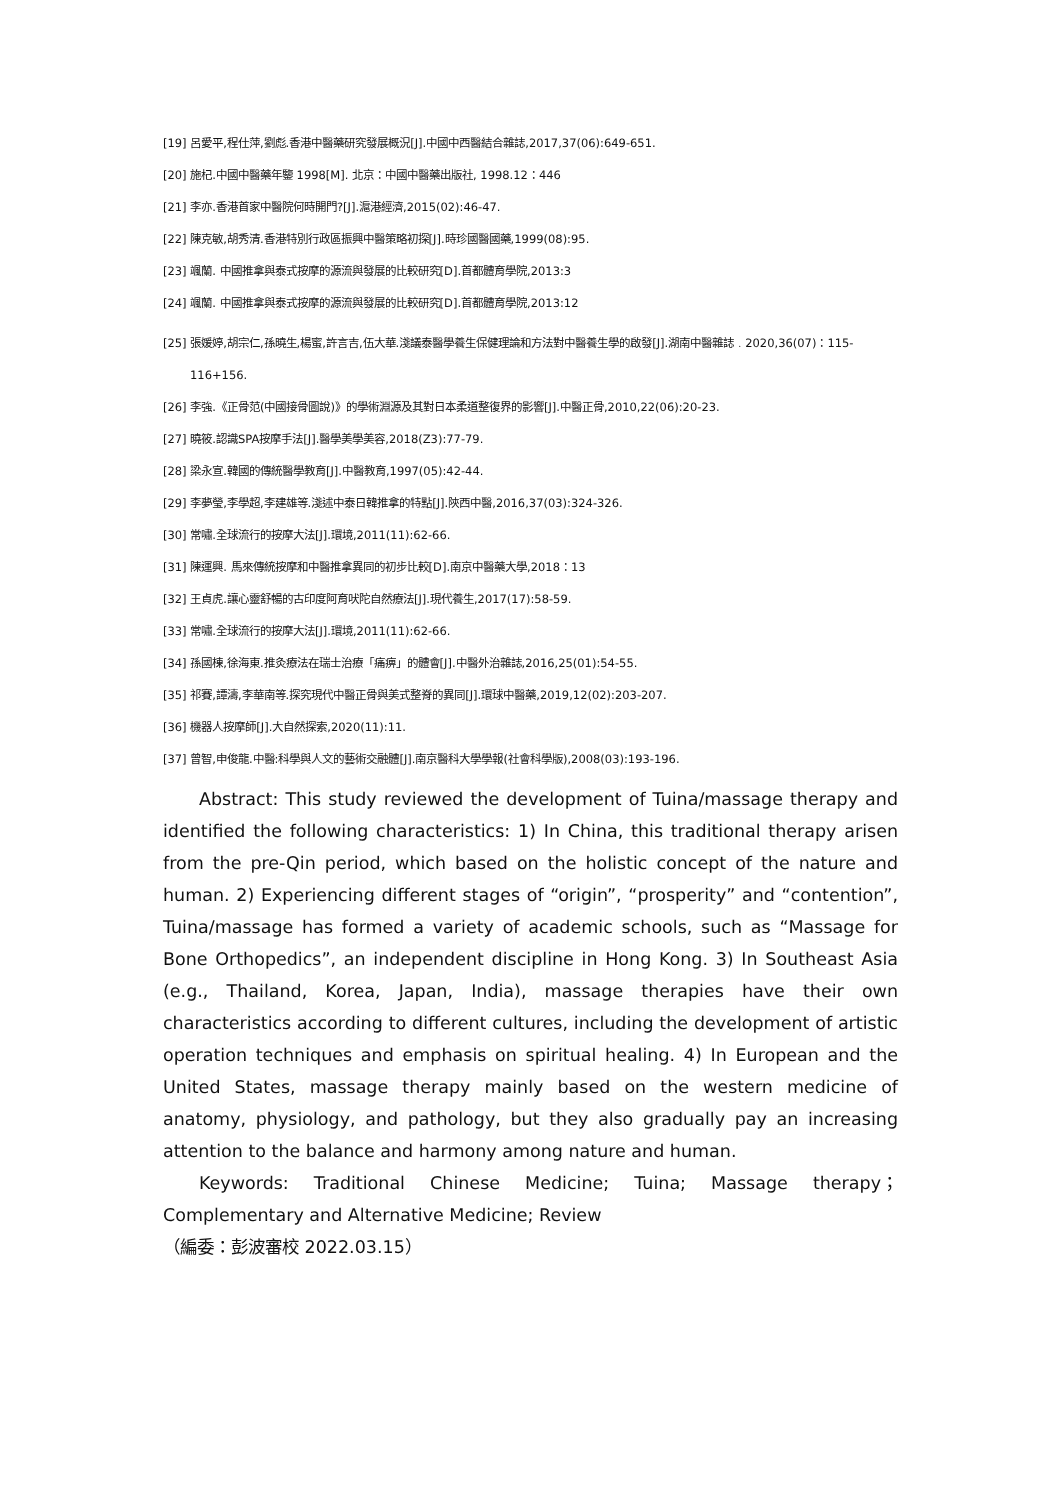[19] 呂愛平,程仕萍,劉彪.香港中醫藥研究發展概況[J].中國中西醫結合雜誌,2017,37(06):649-651.
[20] 施杞.中國中醫藥年鑒 1998[M]. 北京：中國中醫藥出版社, 1998.12：446
[21] 李亦.香港首家中醫院何時開門?[J].滬港經濟,2015(02):46-47.
[22] 陳克敏,胡秀清.香港特別行政區振興中醫策略初探[J].時珍國醫國藥,1999(08):95.
[23] 颯蘭. 中國推拿與泰式按摩的源流與發展的比較研究[D].首都體育學院,2013:3
[24] 颯蘭. 中國推拿與泰式按摩的源流與發展的比較研究[D].首都體育學院,2013:12
[25] 張媛婷,胡宗仁,孫曉生,楊蜜,許言吉,伍大華.淺議泰醫學養生保健理論和方法對中醫養生學的啟發[J].湖南中醫雜誌﹒2020,36(07)：115-116+156.
[26] 李強.《正骨范(中國接骨圖說)》的學術淵源及其對日本柔道整復界的影響[J].中醫正骨,2010,22(06):20-23.
[27] 曉筱.認識SPA按摩手法[J].醫學美學美容,2018(Z3):77-79.
[28] 梁永宣.韓國的傳統醫學教育[J].中醫教育,1997(05):42-44.
[29] 李夢瑩,李學超,李建雄等.淺述中泰日韓推拿的特點[J].陝西中醫,2016,37(03):324-326.
[30] 常嘯.全球流行的按摩大法[J].環境,2011(11):62-66.
[31] 陳運興. 馬來傳統按摩和中醫推拿異同的初步比較[D].南京中醫藥大學,2018：13
[32] 王貞虎.讓心靈舒暢的古印度阿育吠陀自然療法[J].現代養生,2017(17):58-59.
[33] 常嘯.全球流行的按摩大法[J].環境,2011(11):62-66.
[34] 孫國棟,徐海東.推灸療法在瑞士治療「痛痹」的體會[J].中醫外治雜誌,2016,25(01):54-55.
[35] 祁賽,譚濤,李華南等.探究現代中醫正骨與美式整脊的異同[J].環球中醫藥,2019,12(02):203-207.
[36] 機器人按摩師[J].大自然探索,2020(11):11.
[37] 曾智,申俊龍.中醫:科學與人文的藝術交融體[J].南京醫科大學學報(社會科學版),2008(03):193-196.
Abstract: This study reviewed the development of Tuina/massage therapy and identified the following characteristics: 1) In China, this traditional therapy arisen from the pre-Qin period, which based on the holistic concept of the nature and human. 2) Experiencing different stages of “origin”, “prosperity” and “contention”, Tuina/massage has formed a variety of academic schools, such as “Massage for Bone Orthopedics”, an independent discipline in Hong Kong. 3) In Southeast Asia (e.g., Thailand, Korea, Japan, India), massage therapies have their own characteristics according to different cultures, including the development of artistic operation techniques and emphasis on spiritual healing. 4) In European and the United States, massage therapy mainly based on the western medicine of anatomy, physiology, and pathology, but they also gradually pay an increasing attention to the balance and harmony among nature and human.
Keywords: Traditional Chinese Medicine; Tuina; Massage therapy；Complementary and Alternative Medicine; Review
（編委：彭波審校 2022.03.15）